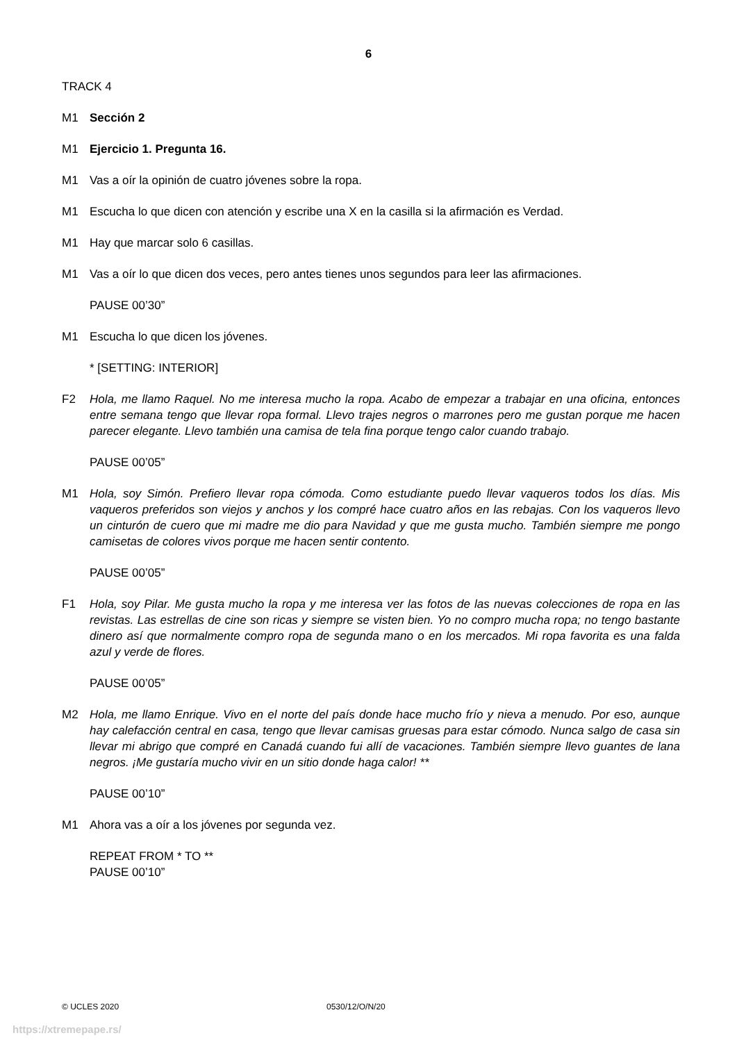6
TRACK 4
M1 Sección 2
M1 Ejercicio 1. Pregunta 16.
M1 Vas a oír la opinión de cuatro jóvenes sobre la ropa.
M1 Escucha lo que dicen con atención y escribe una X en la casilla si la afirmación es Verdad.
M1 Hay que marcar solo 6 casillas.
M1 Vas a oír lo que dicen dos veces, pero antes tienes unos segundos para leer las afirmaciones.
PAUSE 00’30”
M1 Escucha lo que dicen los jóvenes.
* [SETTING: INTERIOR]
F2 Hola, me llamo Raquel. No me interesa mucho la ropa. Acabo de empezar a trabajar en una oficina, entonces entre semana tengo que llevar ropa formal. Llevo trajes negros o marrones pero me gustan porque me hacen parecer elegante. Llevo también una camisa de tela fina porque tengo calor cuando trabajo.
PAUSE 00’05”
M1 Hola, soy Simón. Prefiero llevar ropa cómoda. Como estudiante puedo llevar vaqueros todos los días. Mis vaqueros preferidos son viejos y anchos y los compré hace cuatro años en las rebajas. Con los vaqueros llevo un cinturón de cuero que mi madre me dio para Navidad y que me gusta mucho. También siempre me pongo camisetas de colores vivos porque me hacen sentir contento.
PAUSE 00’05”
F1 Hola, soy Pilar. Me gusta mucho la ropa y me interesa ver las fotos de las nuevas colecciones de ropa en las revistas. Las estrellas de cine son ricas y siempre se visten bien. Yo no compro mucha ropa; no tengo bastante dinero así que normalmente compro ropa de segunda mano o en los mercados. Mi ropa favorita es una falda azul y verde de flores.
PAUSE 00’05”
M2 Hola, me llamo Enrique. Vivo en el norte del país donde hace mucho frío y nieva a menudo. Por eso, aunque hay calefacción central en casa, tengo que llevar camisas gruesas para estar cómodo. Nunca salgo de casa sin llevar mi abrigo que compré en Canadá cuando fui allí de vacaciones. También siempre llevo guantes de lana negros. ¡Me gustaría mucho vivir en un sitio donde haga calor! **
PAUSE 00’10”
M1 Ahora vas a oír a los jóvenes por segunda vez.
REPEAT FROM * TO **
PAUSE 00’10”
© UCLES 2020 0530/12/O/N/20
https://xtremepape.rs/